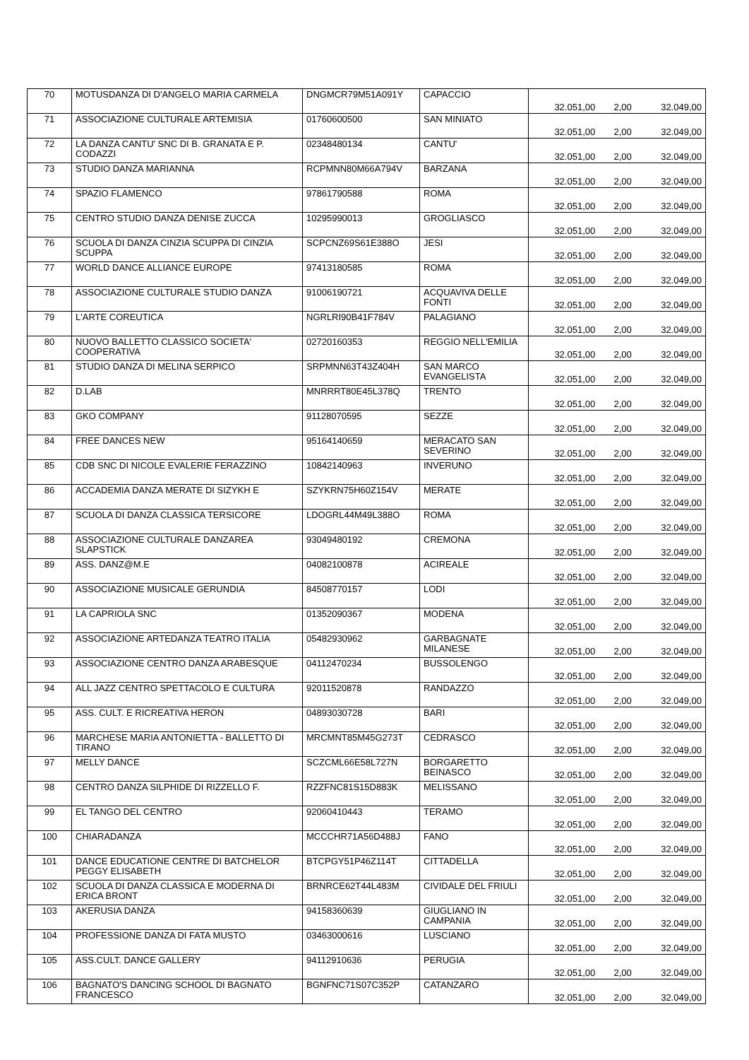| 70 | MOTUSDANZA DI D'ANGELO MARIA CARMELA | DNGMCR79M51A091Y | CAPACCIO | 32.051,00 | 2,00 | 32.049,00 |
| 71 | ASSOCIAZIONE CULTURALE ARTEMISIA | 01760600500 | SAN MINIATO | 32.051,00 | 2,00 | 32.049,00 |
| 72 | LA DANZA CANTU' SNC DI B. GRANATA E P. CODAZZI | 02348480134 | CANTU' | 32.051,00 | 2,00 | 32.049,00 |
| 73 | STUDIO DANZA MARIANNA | RCPMNN80M66A794V | BARZANA | 32.051,00 | 2,00 | 32.049,00 |
| 74 | SPAZIO FLAMENCO | 97861790588 | ROMA | 32.051,00 | 2,00 | 32.049,00 |
| 75 | CENTRO STUDIO DANZA DENISE ZUCCA | 10295990013 | GROGLIASCO | 32.051,00 | 2,00 | 32.049,00 |
| 76 | SCUOLA DI DANZA CINZIA SCUPPA DI CINZIA SCUPPA | SCPCNZ69S61E388O | JESI | 32.051,00 | 2,00 | 32.049,00 |
| 77 | WORLD DANCE ALLIANCE EUROPE | 97413180585 | ROMA | 32.051,00 | 2,00 | 32.049,00 |
| 78 | ASSOCIAZIONE CULTURALE STUDIO DANZA | 91006190721 | ACQUAVIVA DELLE FONTI | 32.051,00 | 2,00 | 32.049,00 |
| 79 | L'ARTE COREUTICA | NGRLRI90B41F784V | PALAGIANO | 32.051,00 | 2,00 | 32.049,00 |
| 80 | NUOVO BALLETTO CLASSICO SOCIETA' COOPERATIVA | 02720160353 | REGGIO NELL'EMILIA | 32.051,00 | 2,00 | 32.049,00 |
| 81 | STUDIO DANZA DI MELINA SERPICO | SRPMNN63T43Z404H | SAN MARCO EVANGELISTA | 32.051,00 | 2,00 | 32.049,00 |
| 82 | D.LAB | MNRRRT80E45L378Q | TRENTO | 32.051,00 | 2,00 | 32.049,00 |
| 83 | GKO COMPANY | 91128070595 | SEZZE | 32.051,00 | 2,00 | 32.049,00 |
| 84 | FREE DANCES NEW | 95164140659 | MERACATO SAN SEVERINO | 32.051,00 | 2,00 | 32.049,00 |
| 85 | CDB SNC DI NICOLE EVALERIE FERAZZINO | 10842140963 | INVERUNO | 32.051,00 | 2,00 | 32.049,00 |
| 86 | ACCADEMIA DANZA MERATE DI SIZYKH E | SZYKRN75H60Z154V | MERATE | 32.051,00 | 2,00 | 32.049,00 |
| 87 | SCUOLA DI DANZA CLASSICA TERSICORE | LDOGRL44M49L388O | ROMA | 32.051,00 | 2,00 | 32.049,00 |
| 88 | ASSOCIAZIONE CULTURALE DANZAREA SLAPSTICK | 93049480192 | CREMONA | 32.051,00 | 2,00 | 32.049,00 |
| 89 | ASS. DANZ@M.E | 04082100878 | ACIREALE | 32.051,00 | 2,00 | 32.049,00 |
| 90 | ASSOCIAZIONE MUSICALE GERUNDIA | 84508770157 | LODI | 32.051,00 | 2,00 | 32.049,00 |
| 91 | LA CAPRIOLA SNC | 01352090367 | MODENA | 32.051,00 | 2,00 | 32.049,00 |
| 92 | ASSOCIAZIONE ARTEDANZA TEATRO ITALIA | 05482930962 | GARBAGNATE MILANESE | 32.051,00 | 2,00 | 32.049,00 |
| 93 | ASSOCIAZIONE CENTRO DANZA ARABESQUE | 04112470234 | BUSSOLENGO | 32.051,00 | 2,00 | 32.049,00 |
| 94 | ALL JAZZ CENTRO SPETTACOLO E CULTURA | 92011520878 | RANDAZZO | 32.051,00 | 2,00 | 32.049,00 |
| 95 | ASS. CULT. E RICREATIVA HERON | 04893030728 | BARI | 32.051,00 | 2,00 | 32.049,00 |
| 96 | MARCHESE MARIA ANTONIETTA - BALLETTO DI TIRANO | MRCMNT85M45G273T | CEDRASCO | 32.051,00 | 2,00 | 32.049,00 |
| 97 | MELLY DANCE | SCZCML66E58L727N | BORGARETTO BEINASCO | 32.051,00 | 2,00 | 32.049,00 |
| 98 | CENTRO DANZA SILPHIDE DI RIZZELLO F. | RZZFNC81S15D883K | MELISSANO | 32.051,00 | 2,00 | 32.049,00 |
| 99 | EL TANGO DEL CENTRO | 92060410443 | TERAMO | 32.051,00 | 2,00 | 32.049,00 |
| 100 | CHIARADANZA | MCCCHR71A56D488J | FANO | 32.051,00 | 2,00 | 32.049,00 |
| 101 | DANCE EDUCATIONE CENTRE DI BATCHELOR PEGGY ELISABETH | BTCPGY51P46Z114T | CITTADELLA | 32.051,00 | 2,00 | 32.049,00 |
| 102 | SCUOLA DI DANZA CLASSICA E MODERNA DI ERICA BRONT | BRNRCE62T44L483M | CIVIDALE DEL FRIULI | 32.051,00 | 2,00 | 32.049,00 |
| 103 | AKERUSIA DANZA | 94158360639 | GIUGLIANO IN CAMPANIA | 32.051,00 | 2,00 | 32.049,00 |
| 104 | PROFESSIONE DANZA DI FATA MUSTO | 03463000616 | LUSCIANO | 32.051,00 | 2,00 | 32.049,00 |
| 105 | ASS.CULT. DANCE GALLERY | 94112910636 | PERUGIA | 32.051,00 | 2,00 | 32.049,00 |
| 106 | BAGNATO'S DANCING SCHOOL DI BAGNATO FRANCESCO | BGNFNC71S07C352P | CATANZARO | 32.051,00 | 2,00 | 32.049,00 |